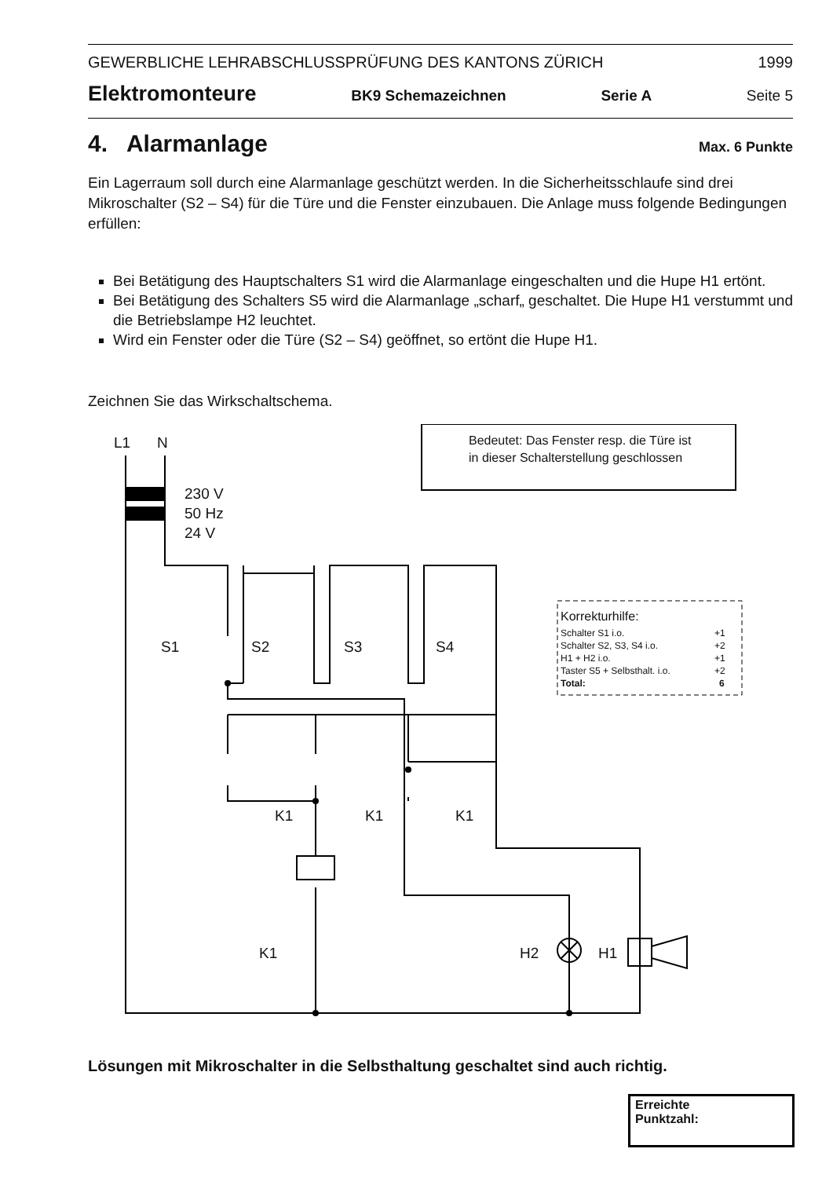GEWERBLICHE LEHRABSCHLUSSPRÜFUNG DES KANTONS ZÜRICH 1999
Elektromonteure BK9 Schemazeichnen Serie A Seite 5
4. Alarmanlage Max. 6 Punkte
Ein Lagerraum soll durch eine Alarmanlage geschützt werden. In die Sicherheitsschlaufe sind drei Mikroschalter (S2 – S4) für die Türe und die Fenster einzubauen. Die Anlage muss folgende Bedingungen erfüllen:
Bei Betätigung des Hauptschalters S1 wird die Alarmanlage eingeschalten und die Hupe H1 ertönt.
Bei Betätigung des Schalters S5 wird die Alarmanlage „scharf„ geschaltet. Die Hupe H1 verstummt und die Betriebslampe H2 leuchtet.
Wird ein Fenster oder die Türe (S2 – S4) geöffnet, so ertönt die Hupe H1.
Zeichnen Sie das Wirkschaltschema.
L1
N
230 V
50 Hz
24 V
S1
S2
S3
S4
K1
K1
K1
K1
H2
H1
Bedeutet: Das Fenster resp. die Türe ist
in dieser Schalterstellung geschlossen
Korrekturhilfe:
Schalter S1 i.o.
+1
Schalter S2, S3, S4 i.o.
+2
H1 + H2 i.o.
+1
Taster S5 + Selbsthalt. i.o.
+2
Total:
6
Lösungen mit Mikroschalter in die Selbsthaltung geschaltet sind auch richtig.
Erreichte
Punktzahl: